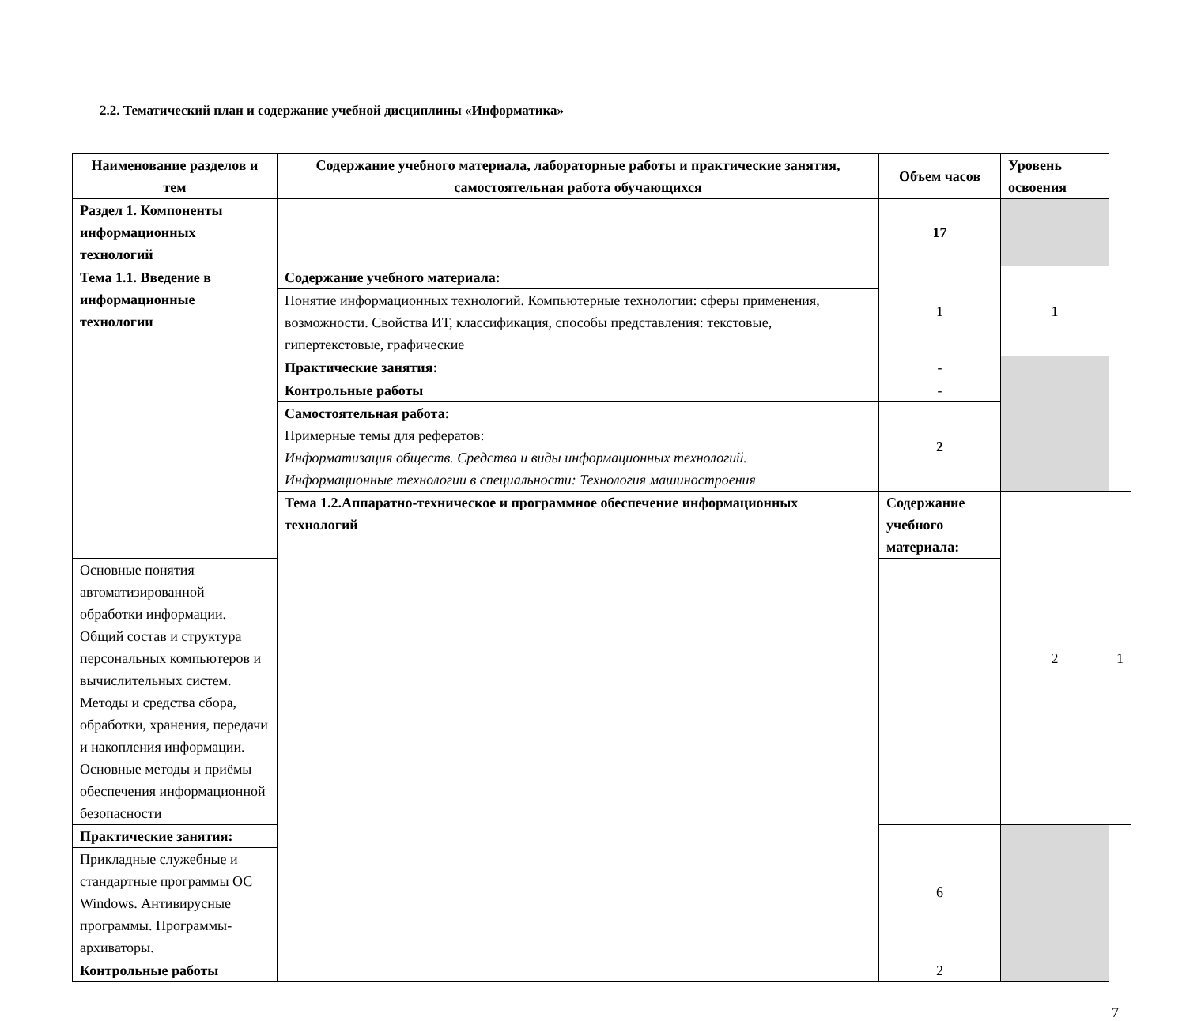2.2. Тематический план и содержание учебной дисциплины «Информатика»
| Наименование разделов и тем | Содержание учебного материала, лабораторные работы и практические занятия, самостоятельная работа обучающихся | Объем часов | Уровень освоения | |
| --- | --- | --- | --- | --- |
| Раздел 1. Компоненты информационных технологий | | 17 | | |
| Тема 1.1. Введение в информационные технологии | Содержание учебного материала: | 1 | 1 | |
| | Понятие информационных технологий. Компьютерные технологии: сферы применения, возможности. Свойства ИТ, классификация, способы представления: текстовые, гипертекстовые, графические | | | |
| | Практические занятия: | - | | |
| | Контрольные работы | - | | |
| | Самостоятельная работа : Примерные темы для рефератов: Информатизация обществ. Средства и виды информационных технологий. Информационные технологии в специальности: Технология машиностроения | 2 | | |
| | Тема 1.2.Аппаратно-техническое и программное обеспечение информационных технологий | Содержание учебного материала: | 2 | 1 |
| Основные понятия автоматизированной обработки информации. Общий состав и структура персональных компьютеров и вычислительных систем. Методы и средства сбора, обработки, хранения, передачи и накопления информации. Основные методы и приёмы обеспечения информационной безопасности | | | | |
| Практические занятия: | | 6 | | |
| Прикладные служебные и стандартные программы ОС Windows. Антивирусные программы. Программы-архиваторы. | | | | |
| Контрольные работы | | 2 | | |
7